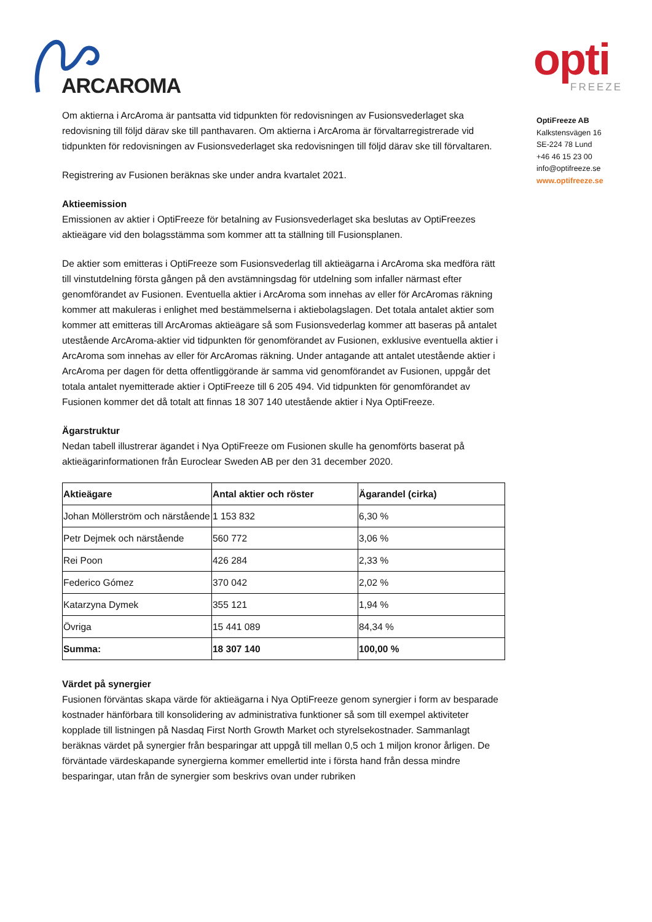ARCAROMA
opti
FREEZE
Om aktierna i ArcAroma är pantsatta vid tidpunkten för redovisningen av Fusionsvederlaget ska redovisning till följd därav ske till panthavaren. Om aktierna i ArcAroma är förvaltarregistrerade vid tidpunkten för redovisningen av Fusionsvederlaget ska redovisningen till följd därav ske till förvaltaren.
Registrering av Fusionen beräknas ske under andra kvartalet 2021.
Aktieemission
Emissionen av aktier i OptiFreeze för betalning av Fusionsvederlaget ska beslutas av OptiFreezes aktieägare vid den bolagsstämma som kommer att ta ställning till Fusionsplanen.
De aktier som emitteras i OptiFreeze som Fusionsvederlag till aktieägarna i ArcAroma ska medföra rätt till vinstutdelning första gången på den avstämningsdag för utdelning som infaller närmast efter genomförandet av Fusionen. Eventuella aktier i ArcAroma som innehas av eller för ArcAromas räkning kommer att makuleras i enlighet med bestämmelserna i aktiebolagslagen. Det totala antalet aktier som kommer att emitteras till ArcAromas aktieägare så som Fusionsvederlag kommer att baseras på antalet utestående ArcAroma-aktier vid tidpunkten för genomförandet av Fusionen, exklusive eventuella aktier i ArcAroma som innehas av eller för ArcAromas räkning. Under antagande att antalet utestående aktier i ArcAroma per dagen för detta offentliggörande är samma vid genomförandet av Fusionen, uppgår det totala antalet nyemitterade aktier i OptiFreeze till 6 205 494. Vid tidpunkten för genomförandet av Fusionen kommer det då totalt att finnas 18 307 140 utestående aktier i Nya OptiFreeze.
Ägarstruktur
Nedan tabell illustrerar ägandet i Nya OptiFreeze om Fusionen skulle ha genomförts baserat på aktieägarinformationen från Euroclear Sweden AB per den 31 december 2020.
| Aktieägare | Antal aktier och röster | Ägarandel (cirka) |
| --- | --- | --- |
| Johan Möllerström och närstående | 1 153 832 | 6,30 % |
| Petr Dejmek och närstående | 560 772 | 3,06 % |
| Rei Poon | 426 284 | 2,33 % |
| Federico Gómez | 370 042 | 2,02 % |
| Katarzyna Dymek | 355 121 | 1,94 % |
| Övriga | 15 441 089 | 84,34 % |
| Summa: | 18 307 140 | 100,00 % |
Värdet på synergier
Fusionen förväntas skapa värde för aktieägarna i Nya OptiFreeze genom synergier i form av besparade kostnader hänförbara till konsolidering av administrativa funktioner så som till exempel aktiviteter kopplade till listningen på Nasdaq First North Growth Market och styrelsekostnader. Sammanlagt beräknas värdet på synergier från besparingar att uppgå till mellan 0,5 och 1 miljon kronor årligen. De förväntade värdeskapande synergierna kommer emellertid inte i första hand från dessa mindre besparingar, utan från de synergier som beskrivs ovan under rubriken
OptiFreeze AB
Kalkstensvägen 16
SE-224 78 Lund
+46 46 15 23 00
info@optifreeze.se
www.optifreeze.se